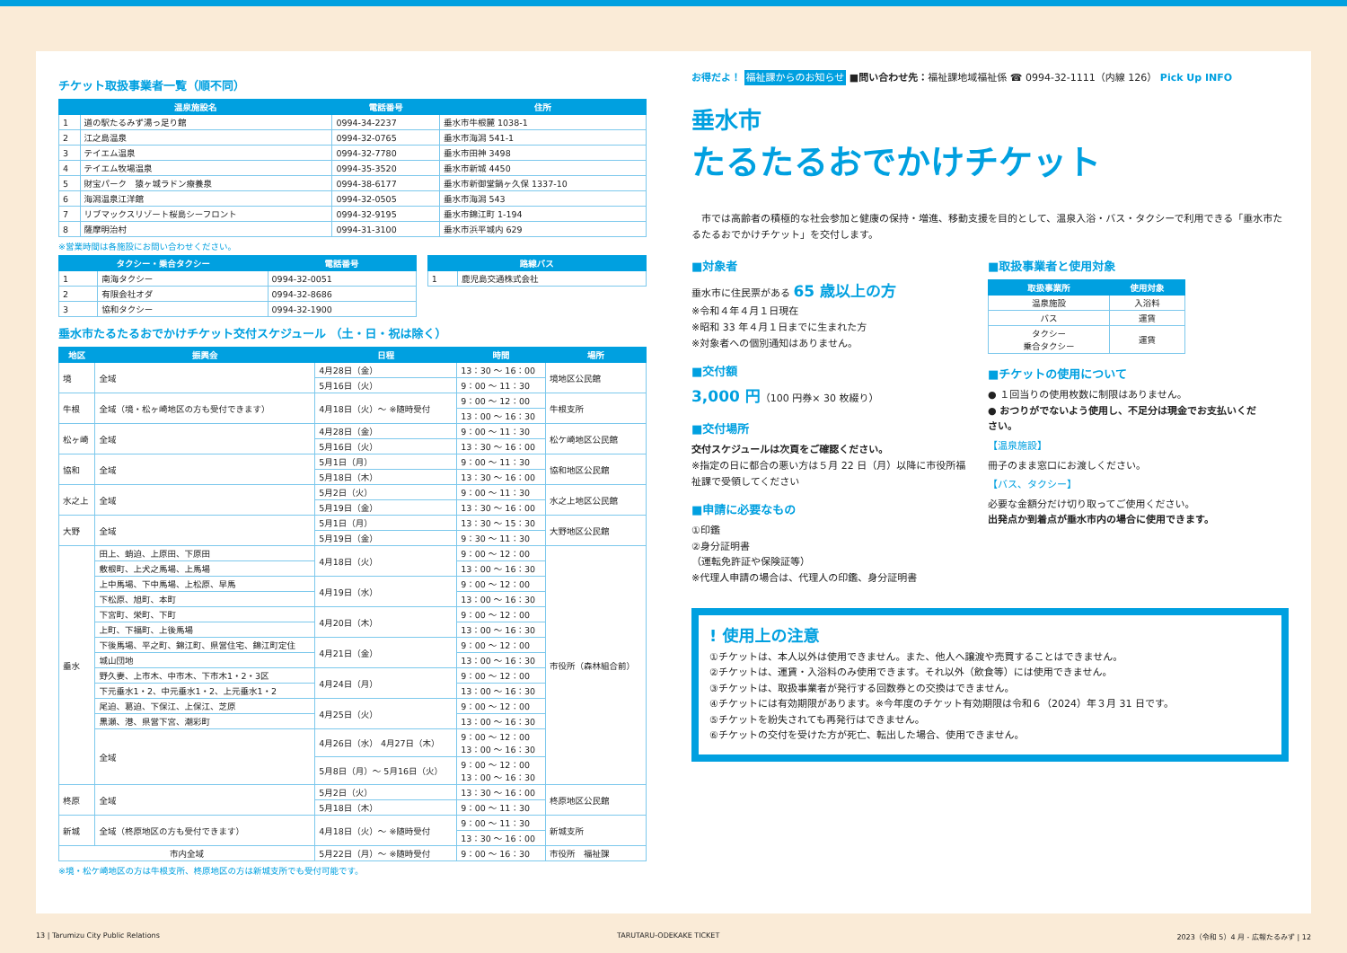チケット取扱事業者一覧（順不同）
| 温泉施設名 | | 電話番号 | 住所 |
| --- | --- | --- | --- |
| 1 | 道の駅たるみず湯っ足り館 | 0994-34-2237 | 垂水市牛根麓 1038-1 |
| 2 | 江之島温泉 | 0994-32-0765 | 垂水市海潟 541-1 |
| 3 | テイエム温泉 | 0994-32-7780 | 垂水市田神 3498 |
| 4 | テイエム牧場温泉 | 0994-35-3520 | 垂水市新城 4450 |
| 5 | 財宝パーク 猿ヶ城ラドン療養泉 | 0994-38-6177 | 垂水市新御堂鍋ヶ久保 1337-10 |
| 6 | 海潟温泉江洋館 | 0994-32-0505 | 垂水市海潟 543 |
| 7 | リブマックスリゾート桜島シーフロント | 0994-32-9195 | 垂水市錦江町 1-194 |
| 8 | 薩摩明治村 | 0994-31-3100 | 垂水市浜平城内 629 |
※営業時間は各施設にお問い合わせください。
| タクシー・乗合タクシー | | 電話番号 |
| --- | --- | --- |
| 1 | 南海タクシー | 0994-32-0051 |
| 2 | 有限会社オダ | 0994-32-8686 |
| 3 | 協和タクシー | 0994-32-1900 |
| 路線バス | |
| --- | --- |
| 1 | 鹿児島交通株式会社 |
垂水市たるたるおでかけチケット交付スケジュール （土・日・祝は除く）
| 地区 | 振興会 | 日程 | 時間 | 場所 |
| --- | --- | --- | --- | --- |
| 境 | 全域 | 4月28日（金） | 13：30 ～ 16：00 | 境地区公民館 |
| | | 5月16日（火） | 9：00 ～ 11：30 | |
| 牛根 | 全域（境・松ヶ崎地区の方も受付できます） | 4月18日（火）～ ※随時受付 | 9：00 ～ 12：00 | 牛根支所 |
| | | | 13：00 ～ 16：30 | |
| 松ヶ崎 | 全域 | 4月28日（金） | 9：00 ～ 11：30 | 松ケ崎地区公民館 |
| | | 5月16日（火） | 13：30 ～ 16：00 | |
| 協和 | 全域 | 5月1日（月） | 9：00 ～ 11：30 | 協和地区公民館 |
| | | 5月18日（木） | 13：30 ～ 16：00 | |
| 水之上 | 全域 | 5月2日（火） | 9：00 ～ 11：30 | 水之上地区公民館 |
| | | 5月19日（金） | 13：30 ～ 16：00 | |
| 大野 | 全域 | 5月1日（月） | 13：30 ～ 15：30 | 大野地区公民館 |
| | | 5月19日（金） | 9：30 ～ 11：30 | |
| 垂水 | 田上、蛸迫、上原田、下原田 | 4月18日（火） | 9：00 ～ 12：00 | 市役所（森林組合前） |
| | 敷根町、上犬之馬場、上馬場 | | 13：00 ～ 16：30 | |
| | 上中馬場、下中馬場、上松原、早馬 | 4月19日（水） | 9：00 ～ 12：00 | |
| | 下松原、旭町、本町 | | 13：00 ～ 16：30 | |
| | 下宮町、栄町、下町 | 4月20日（木） | 9：00 ～ 12：00 | |
| | 上町、下福町、上後馬場 | | 13：00 ～ 16：30 | |
| | 下後馬場、平之町、錦江町、県営住宅、錦江町定住 | 4月21日（金） | 9：00 ～ 12：00 | |
| | 城山団地 | | 13：00 ～ 16：30 | |
| | 野久妻、上市木、中市木、下市木1・2・3区 | 4月24日（月） | 9：00 ～ 12：00 | |
| | 下元垂水1・2、中元垂水1・2、上元垂水1・2 | | 13：00 ～ 16：30 | |
| | 尾迫、葛迫、下保江、上保江、芝原 | 4月25日（火） | 9：00 ～ 12：00 | |
| | 黒瀬、港、県営下宮、潮彩町 | | 13：00 ～ 16：30 | |
| | 全域 | 4月26日（水） 4月27日（木） | 9：00 ～ 12：00 13：00 ～ 16：30 | |
| | | 5月8日（月）～ 5月16日（火） | 9：00 ～ 12：00 13：00 ～ 16：30 | |
| 柊原 | 全域 | 5月2日（火） | 13：30 ～ 16：00 | 柊原地区公民館 |
| | | 5月18日（木） | 9：00 ～ 11：30 | |
| 新城 | 全域（柊原地区の方も受付できます） | 4月18日（火）～ ※随時受付 | 9：00 ～ 11：30 | 新城支所 |
| | | | 13：30 ～ 16：00 | |
| 市内全域 | | 5月22日（月）～ ※随時受付 | 9：00 ～ 16：30 | 市役所 福祉課 |
※境・松ケ崎地区の方は牛根支所、柊原地区の方は新城支所でも受付可能です。
お得だよ！ 福祉課からのお知らせ ■問い合わせ先：福祉課地域福祉係 ☎ 0994-32-1111（内線 126） Pick Up INFO
垂水市
たるたるおでかけチケット
　市では高齢者の積極的な社会参加と健康の保持・増進、移動支援を目的として、温泉入浴・バス・タクシーで利用できる「垂水市たるたるおでかけチケット」を交付します。
■対象者
垂水市に住民票がある 65 歳以上の方
※令和４年４月１日現在
※昭和 33 年４月１日までに生まれた方
※対象者への個別通知はありません。
■交付額
3,000 円（100 円券× 30 枚綴り）
■交付場所
交付スケジュールは次頁をご確認ください。
※指定の日に都合の悪い方は５月 22 日（月）以降に市役所福祉課で受領してください
■申請に必要なもの
①印鑑
②身分証明書
（運転免許証や保険証等）
※代理人申請の場合は、代理人の印鑑、身分証明書
■取扱事業者と使用対象
| 取扱事業所 | 使用対象 |
| --- | --- |
| 温泉施設 | 入浴料 |
| バス | 運賃 |
| タクシー 乗合タクシー | 運賃 |
■チケットの使用について
● １回当りの使用枚数に制限はありません。
● おつりがでないよう使用し、不足分は現金でお支払いください。
【温泉施設】
冊子のまま窓口にお渡しください。
【バス、タクシー】
必要な金額分だけ切り取ってご使用ください。
出発点か到着点が垂水市内の場合に使用できます。
! 使用上の注意
①チケットは、本人以外は使用できません。また、他人へ譲渡や売買することはできません。
②チケットは、運賃・入浴料のみ使用できます。それ以外（飲食等）には使用できません。
③チケットは、取扱事業者が発行する回数券との交換はできません。
④チケットには有効期限があります。※今年度のチケット有効期限は令和６（2024）年３月 31 日です。
⑤チケットを紛失されても再発行はできません。
⑥チケットの交付を受けた方が死亡、転出した場合、使用できません。
13 | Tarumizu City Public Relations TARUTARU-ODEKAKE TICKET 2023（令和 5）4 月 - 広報たるみず | 12